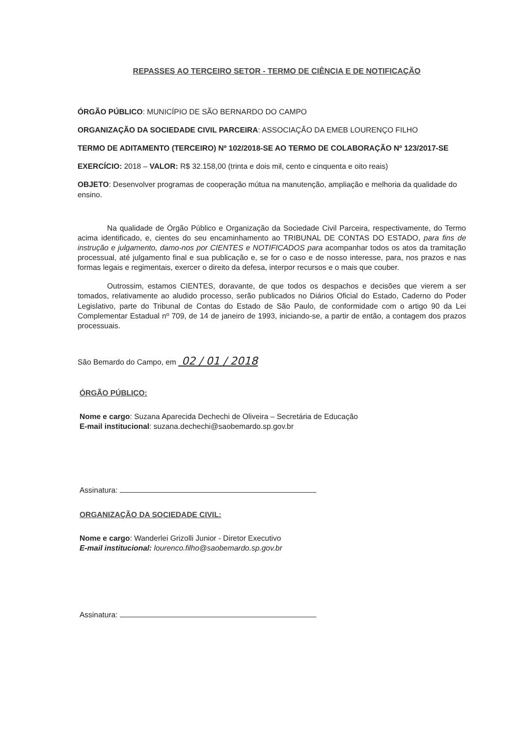REPASSES AO TERCEIRO SETOR - TERMO DE CIÊNCIA E DE NOTIFICAÇÃO
ÓRGÃO PÚBLICO: MUNICÍPIO DE SÃO BERNARDO DO CAMPO
ORGANIZAÇÃO DA SOCIEDADE CIVIL PARCEIRA: ASSOCIAÇÃO DA EMEB LOURENÇO FILHO
TERMO DE ADITAMENTO (TERCEIRO) Nº 102/2018-SE AO TERMO DE COLABORAÇÃO Nº 123/2017-SE
EXERCÍCIO: 2018 – VALOR: R$ 32.158,00 (trinta e dois mil, cento e cinquenta e oito reais)
OBJETO: Desenvolver programas de cooperação mútua na manutenção, ampliação e melhoria da qualidade do ensino.
Na qualidade de Órgão Público e Organização da Sociedade Civil Parceira, respectivamente, do Termo acima identificado, e, cientes do seu encaminhamento ao TRIBUNAL DE CONTAS DO ESTADO, para fins de instrução e julgamento, damo-nos por CIENTES e NOTIFICADOS para acompanhar todos os atos da tramitação processual, até julgamento final e sua publicação e, se for o caso e de nosso interesse, para, nos prazos e nas formas legais e regimentais, exercer o direito da defesa, interpor recursos e o mais que couber.
Outrossim, estamos CIENTES, doravante, de que todos os despachos e decisões que vierem a ser tomados, relativamente ao aludido processo, serão publicados no Diários Oficial do Estado, Caderno do Poder Legislativo, parte do Tribunal de Contas do Estado de São Paulo, de conformidade com o artigo 90 da Lei Complementar Estadual nº 709, de 14 de janeiro de 1993, iniciando-se, a partir de então, a contagem dos prazos processuais.
São Bemardo do Campo, em 02 / 01 / 2018
ÓRGÃO PÚBLICO:
Nome e cargo: Suzana Aparecida Dechechi de Oliveira – Secretária de Educação
E-mail institucional: suzana.dechechi@saobemardo.sp.gov.br
Assinatura:
ORGANIZAÇÃO DA SOCIEDADE CIVIL:
Nome e cargo: Wanderlei Grizolli Junior - Diretor Executivo
E-mail institucional: lourenco.filho@saobemardo.sp.gov.br
Assinatura: